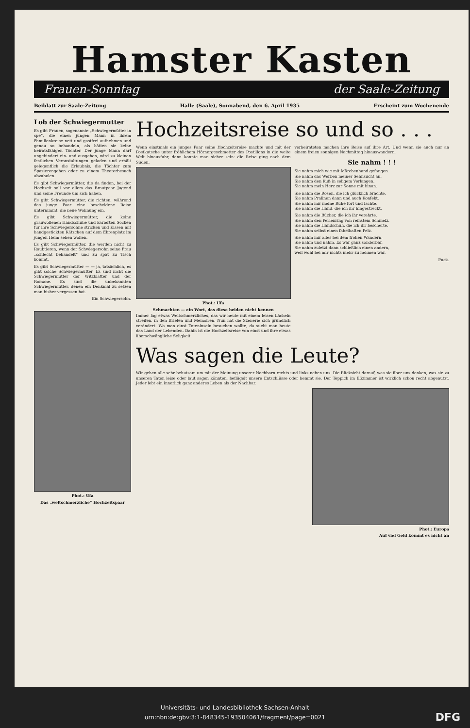Hamster Kasten
Frauen-Sonntag der Saale-Zeitung
Beiblatt zur Saale-Zeitung Halle (Saale), Sonnabend, den 6. April 1935 Erscheint zum Wochenende
Lob der Schwiegermutter
Es gibt Frauen, sogenannte „Schwiegermütter in spe“, die einen jungen Mann in ihrem Familienkreise nett und gastfrei aufnehmen und genau so behandeln, als hätten sie keine heiratsfähigen Töchter. Der junge Mann darf ungehindert ein- und ausgehen, wird zu kleinen festlichen Veranstaltungen geladen und erhält gelegentlich die Erlaubnis, die Töchter zum Spazierengehen oder zu einem Theaterbesuch abzuholen.
Es gibt Schwiegermütter, die da finden, bei der Hochzeit soll vor allem das Brautpaar Jugend und seine Freunde um sich haben.
Es gibt Schwiegermütter, die richten, während das junge Paar eine bescheidene Reise unternimmt, die neue Wohnung ein.
Es gibt Schwiegermütter, die keine grauwollenen Handschuhe und karierten Socken für ihre Schwiegersöhne stricken und Kissen mit handgestickten Kätzchen auf dem Ehrenplatz im jungen Heim sehen wollen.
Es gibt Schwiegermütter, die werden nicht zu Raubtieren, wenn der Schwiegersohn seine Frau „schlecht behandelt“ und zu spät zu Tisch kommt.
Es gibt Schwiegermütter — — ja, tatsächlich, es gibt solche Schwiegermütter. Es sind nicht die Schwiegermütter der Witzblätter und der Romane. Es sind die unbekannten Schwiegermütter, denen ein Denkmal zu setzen man bisher vergessen hat.
Ein Schwiegersohn.
Phot.: Ufa
Das „weltschmerzliche“ Hochzeitspaar
Hochzeitsreise so und so . . .
Wenn einstmals ein junges Paar seine Hochzeitsreise machte und mit der Postkutsche unter fröhlichem Hörnergeschmetter des Postillons in die weite Welt hinausfuhr, dann konnte man sicher sein: die Reise ging nach dem Süden.
Phot.: Ufa
Schmachten — ein Wort, das diese beiden nicht kennen
Immer lag etwas Weltschmerzliches, das wir heute mit einem leisen Lächeln streifen, in den Briefen und Memoiren. Nun hat die Szenerie sich gründlich verändert. Wo man einst Toteninseln besuchen wollte, da sucht man heute das Land der Lebenden. Dahin ist die Hochzeitsreise von einst und ihre etwas überschwängliche Seligkeit.
verheirateten machen ihre Reise auf ihre Art. Und wenn sie auch nur an einem freien sonnigen Nachmittag hinauswandern.
Sie nahm ! ! !
Sie nahm mich wie mit Märchenhand gefangen.
Sie nahm das Werben meiner Sehnsucht an.
Sie nahm den Kuß in seligem Verlangen.
Sie nahm mein Herz zur Sonne mit hinan.
Sie nahm die Rosen, die ich glücklich brachte.
Sie nahm Pralinen dann und auch Konfekt.
Sie nahm mir meine Ruhe fort und lachte.
Sie nahm die Hand, die ich ihr hingestreckt.
Sie nahm die Bücher, die ich ihr verehrte.
Sie nahm den Perlenring von reinstem Schmelz.
Sie nahm die Handschuh, die ich ihr bescherte.
Sie nahm selbst einen fabelhaften Pelz.
Sie nahm mir alles bei dem frohen Wandern.
Sie nahm und nahm. Es war ganz sonderbar.
Sie nahm zuletzt dann schließlich einen andern,
weil wohl bei mir nichts mehr zu nehmen war.
Puck.
Was sagen die Leute?
Wir gehen alle sehr behutsam um mit der Meinung unserer Nachbarn rechts und links neben uns. Die Rücksicht darauf, was sie über uns denken, was sie zu unseren Taten leise oder laut sagen könnten, beflügelt unsere Entschlüsse oder hemmt sie. Der Teppich im Eßzimmer ist wirklich schon recht abgenutzt. Jeder lebt ein innerlich ganz anderes Leben als der Nachbar.
Phot.: Europa
Auf viel Geld kommt es nicht an
Universitäts- und Landesbibliothek Sachsen-Anhalt
urn:nbn:de:gbv:3:1-848345-193504061/fragment/page=0021 DFG